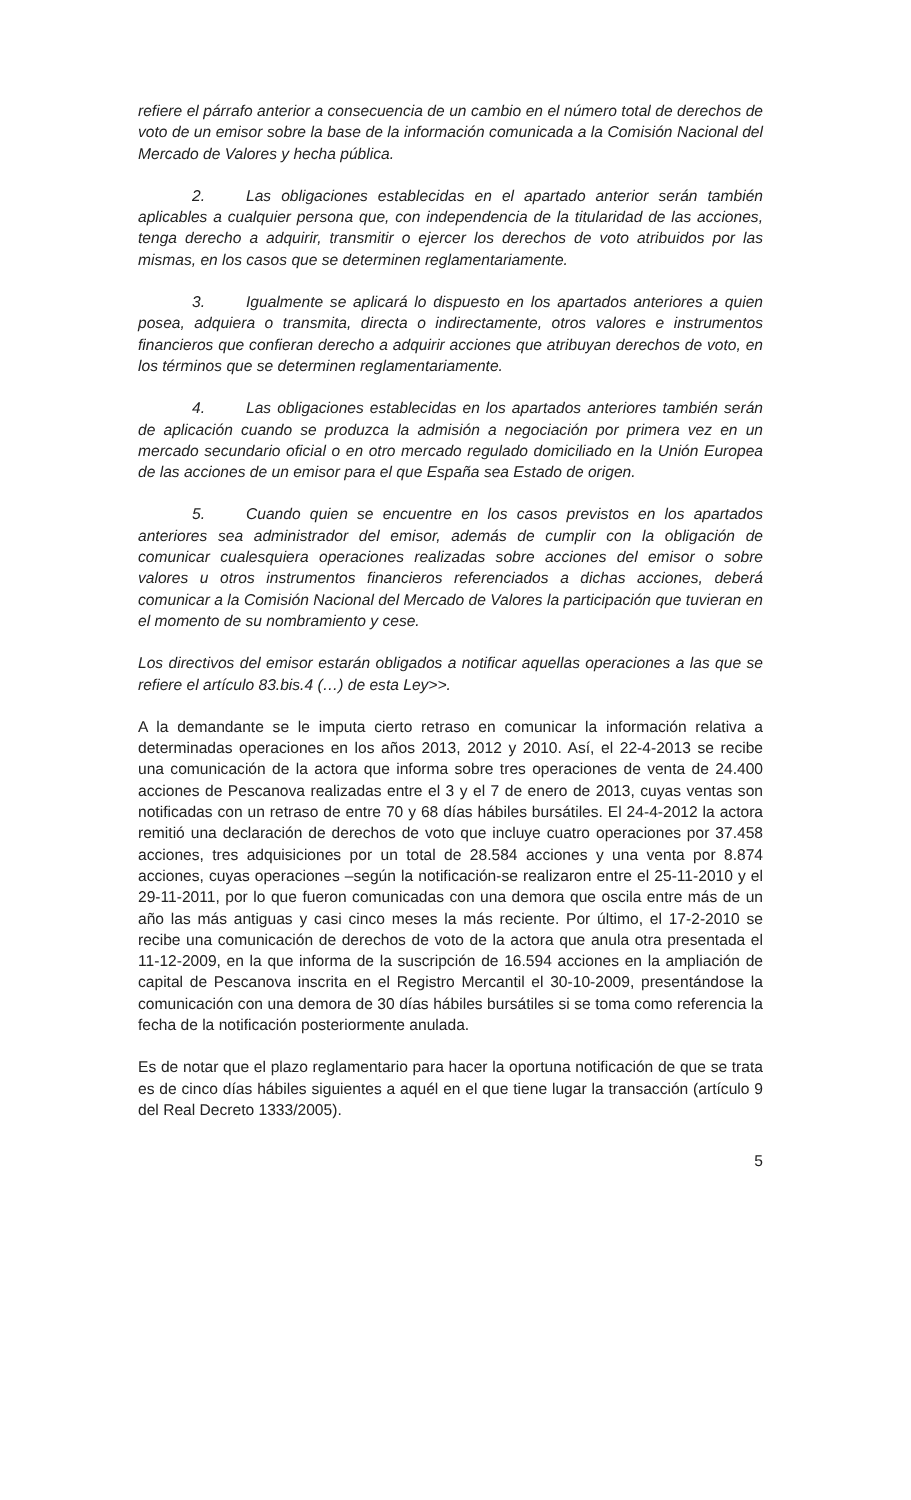refiere el párrafo anterior a consecuencia de un cambio en el número total de derechos de voto de un emisor sobre la base de la información comunicada a la Comisión Nacional del Mercado de Valores y hecha pública.
2. Las obligaciones establecidas en el apartado anterior serán también aplicables a cualquier persona que, con independencia de la titularidad de las acciones, tenga derecho a adquirir, transmitir o ejercer los derechos de voto atribuidos por las mismas, en los casos que se determinen reglamentariamente.
3. Igualmente se aplicará lo dispuesto en los apartados anteriores a quien posea, adquiera o transmita, directa o indirectamente, otros valores e instrumentos financieros que confieran derecho a adquirir acciones que atribuyan derechos de voto, en los términos que se determinen reglamentariamente.
4. Las obligaciones establecidas en los apartados anteriores también serán de aplicación cuando se produzca la admisión a negociación por primera vez en un mercado secundario oficial o en otro mercado regulado domiciliado en la Unión Europea de las acciones de un emisor para el que España sea Estado de origen.
5. Cuando quien se encuentre en los casos previstos en los apartados anteriores sea administrador del emisor, además de cumplir con la obligación de comunicar cualesquiera operaciones realizadas sobre acciones del emisor o sobre valores u otros instrumentos financieros referenciados a dichas acciones, deberá comunicar a la Comisión Nacional del Mercado de Valores la participación que tuvieran en el momento de su nombramiento y cese.
Los directivos del emisor estarán obligados a notificar aquellas operaciones a las que se refiere el artículo 83.bis.4 (…) de esta Ley>>.
A la demandante se le imputa cierto retraso en comunicar la información relativa a determinadas operaciones en los años 2013, 2012 y 2010. Así, el 22-4-2013 se recibe una comunicación de la actora que informa sobre tres operaciones de venta de 24.400 acciones de Pescanova realizadas entre el 3 y el 7 de enero de 2013, cuyas ventas son notificadas con un retraso de entre 70 y 68 días hábiles bursátiles. El 24-4-2012 la actora remitió una declaración de derechos de voto que incluye cuatro operaciones por 37.458 acciones, tres adquisiciones por un total de 28.584 acciones y una venta por 8.874 acciones, cuyas operaciones –según la notificación-se realizaron entre el 25-11-2010 y el 29-11-2011, por lo que fueron comunicadas con una demora que oscila entre más de un año las más antiguas y casi cinco meses la más reciente. Por último, el 17-2-2010 se recibe una comunicación de derechos de voto de la actora que anula otra presentada el 11-12-2009, en la que informa de la suscripción de 16.594 acciones en la ampliación de capital de Pescanova inscrita en el Registro Mercantil el 30-10-2009, presentándose la comunicación con una demora de 30 días hábiles bursátiles si se toma como referencia la fecha de la notificación posteriormente anulada.
Es de notar que el plazo reglamentario para hacer la oportuna notificación de que se trata es de cinco días hábiles siguientes a aquél en el que tiene lugar la transacción (artículo 9 del Real Decreto 1333/2005).
5